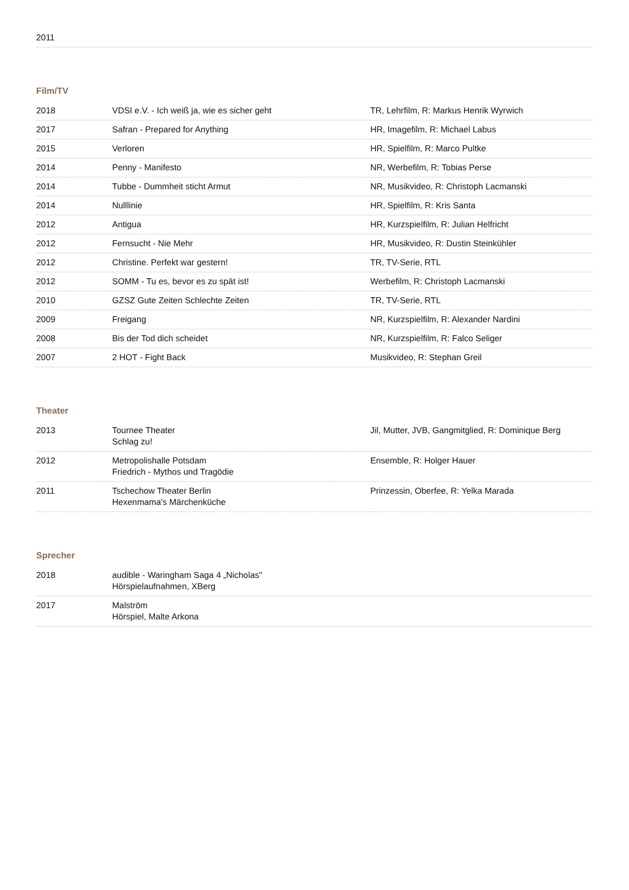| 2011 | | |
Film/TV
| 2018 | VDSI e.V. - Ich weiß ja, wie es sicher geht | TR, Lehrfilm, R: Markus Henrik Wyrwich |
| 2017 | Safran - Prepared for Anything | HR, Imagefilm, R: Michael Labus |
| 2015 | Verloren | HR, Spielfilm, R: Marco Pultke |
| 2014 | Penny - Manifesto | NR, Werbefilm, R: Tobias Perse |
| 2014 | Tubbe - Dummheit sticht Armut | NR, Musikvideo, R: Christoph Lacmanski |
| 2014 | Nulllinie | HR, Spielfilm, R: Kris Santa |
| 2012 | Antigua | HR, Kurzspielfilm, R: Julian Helfricht |
| 2012 | Fernsucht - Nie Mehr | HR, Musikvideo, R: Dustin Steinkühler |
| 2012 | Christine. Perfekt war gestern! | TR, TV-Serie, RTL |
| 2012 | SOMM - Tu es, bevor es zu spät ist! | Werbefilm, R: Christoph Lacmanski |
| 2010 | GZSZ Gute Zeiten Schlechte Zeiten | TR, TV-Serie, RTL |
| 2009 | Freigang | NR, Kurzspielfilm, R: Alexander Nardini |
| 2008 | Bis der Tod dich scheidet | NR, Kurzspielfilm, R: Falco Seliger |
| 2007 | 2 HOT - Fight Back | Musikvideo, R: Stephan Greil |
Theater
| 2013 | Tournee Theater Schlag zu! | Jil, Mutter, JVB, Gangmitglied, R: Dominique Berg |
| 2012 | Metropolishalle Potsdam Friedrich - Mythos und Tragödie | Ensemble, R: Holger Hauer |
| 2011 | Tschechow Theater Berlin Hexenmama's Märchenküche | Prinzessin, Oberfee, R: Yelka Marada |
Sprecher
| 2018 | audible - Waringham Saga 4 „Nicholas" Hörspielaufnahmen, XBerg | |
| 2017 | Malström Hörspiel, Malte Arkona | |